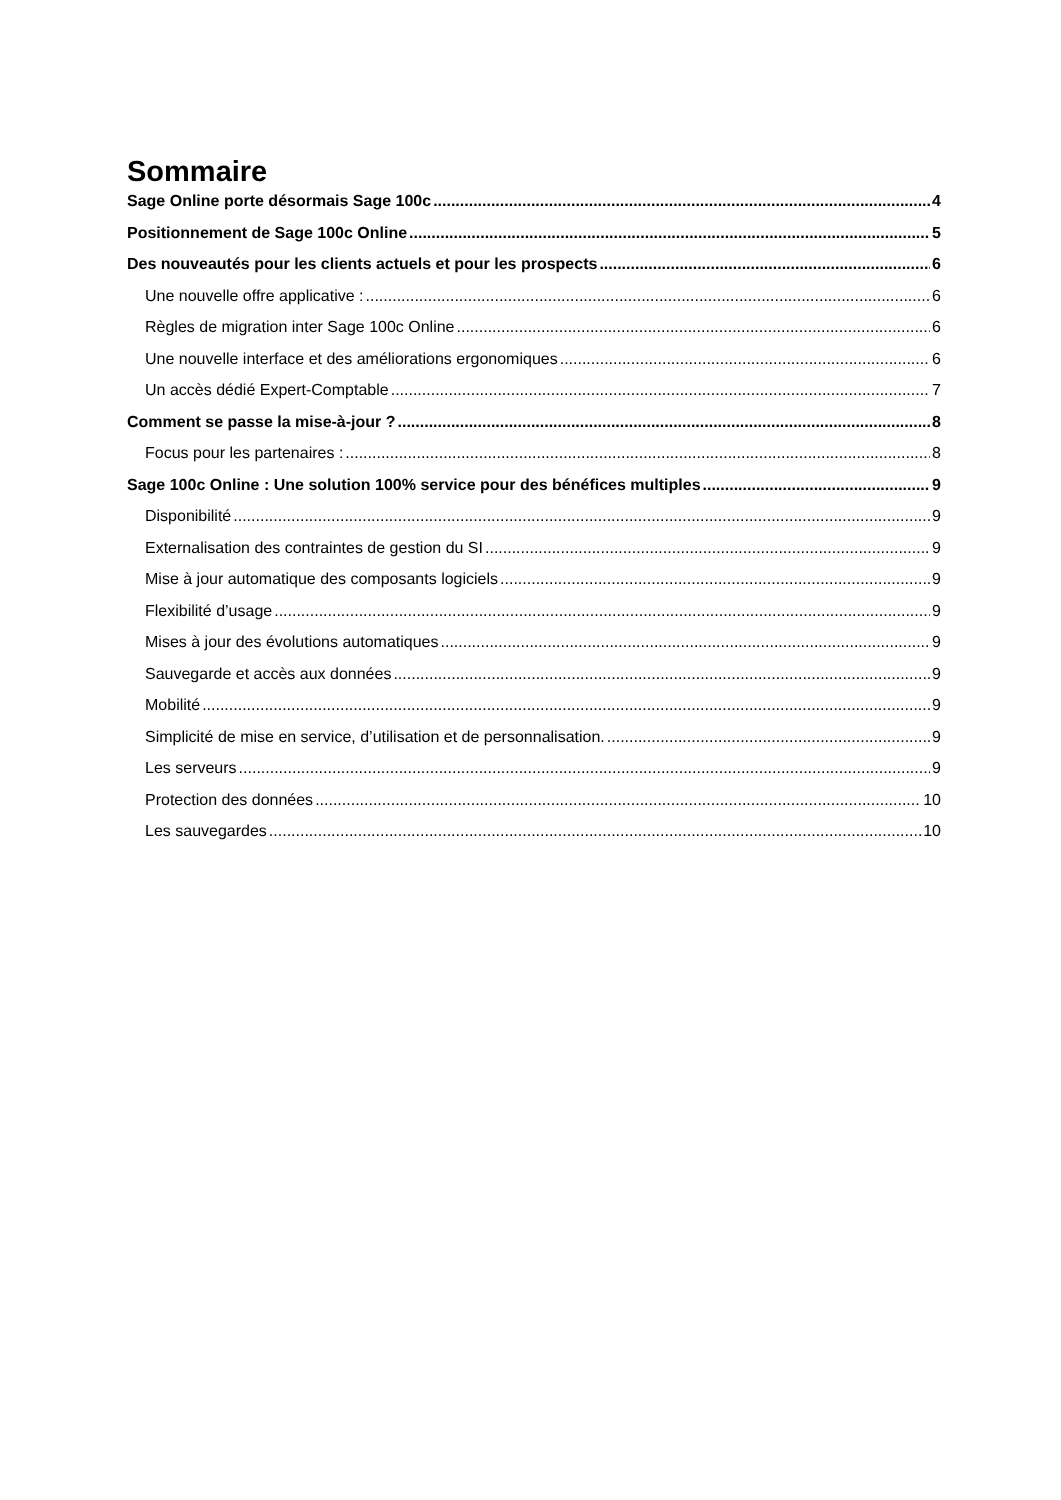Sommaire
Sage Online porte désormais Sage 100c 4
Positionnement de Sage 100c Online 5
Des nouveautés pour les clients actuels et pour les prospects 6
Une nouvelle offre applicative : 6
Règles de migration inter Sage 100c Online 6
Une nouvelle interface et des améliorations ergonomiques 6
Un accès dédié Expert-Comptable 7
Comment se passe la mise-à-jour ? 8
Focus pour les partenaires : 8
Sage 100c Online : Une solution 100% service pour des bénéfices multiples 9
Disponibilité 9
Externalisation des contraintes de gestion du SI 9
Mise à jour automatique des composants logiciels 9
Flexibilité d’usage 9
Mises à jour des évolutions automatiques 9
Sauvegarde et accès aux données 9
Mobilité 9
Simplicité de mise en service, d’utilisation et de personnalisation. 9
Les serveurs 9
Protection des données 10
Les sauvegardes 10